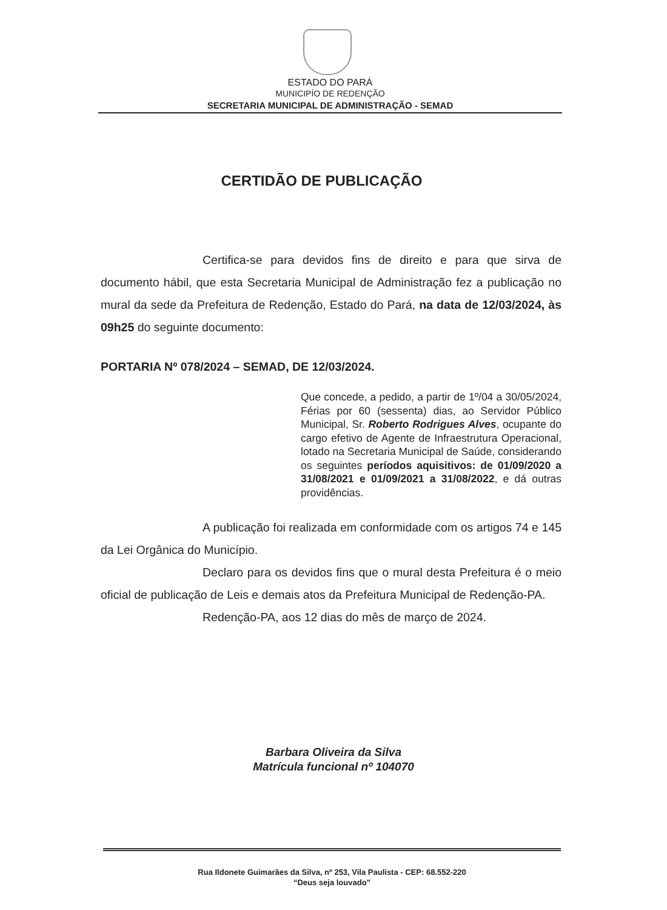ESTADO DO PARÁ
MUNICIPÍO DE REDENÇÃO
SECRETARIA MUNICIPAL DE ADMINISTRAÇÃO - SEMAD
CERTIDÃO DE PUBLICAÇÃO
Certifica-se para devidos fins de direito e para que sirva de documento hábil, que esta Secretaria Municipal de Administração fez a publicação no mural da sede da Prefeitura de Redenção, Estado do Pará, na data de 12/03/2024, às 09h25 do seguinte documento:
PORTARIA Nº 078/2024 – SEMAD, DE 12/03/2024.
Que concede, a pedido, a partir de 1º/04 a 30/05/2024, Férias por 60 (sessenta) dias, ao Servidor Público Municipal, Sr. Roberto Rodrigues Alves, ocupante do cargo efetivo de Agente de Infraestrutura Operacional, lotado na Secretaria Municipal de Saúde, considerando os seguintes períodos aquisitivos: de 01/09/2020 a 31/08/2021 e 01/09/2021 a 31/08/2022, e dá outras providências.
A publicação foi realizada em conformidade com os artigos 74 e 145 da Lei Orgânica do Município.
Declaro para os devidos fins que o mural desta Prefeitura é o meio oficial de publicação de Leis e demais atos da Prefeitura Municipal de Redenção-PA.
Redenção-PA, aos 12 dias do mês de março de 2024.
Barbara Oliveira da Silva
Matrícula funcional nº 104070
Rua Ildonete Guimarães da Silva, nº 253, Vila Paulista - CEP: 68.552-220
“Deus seja louvado”